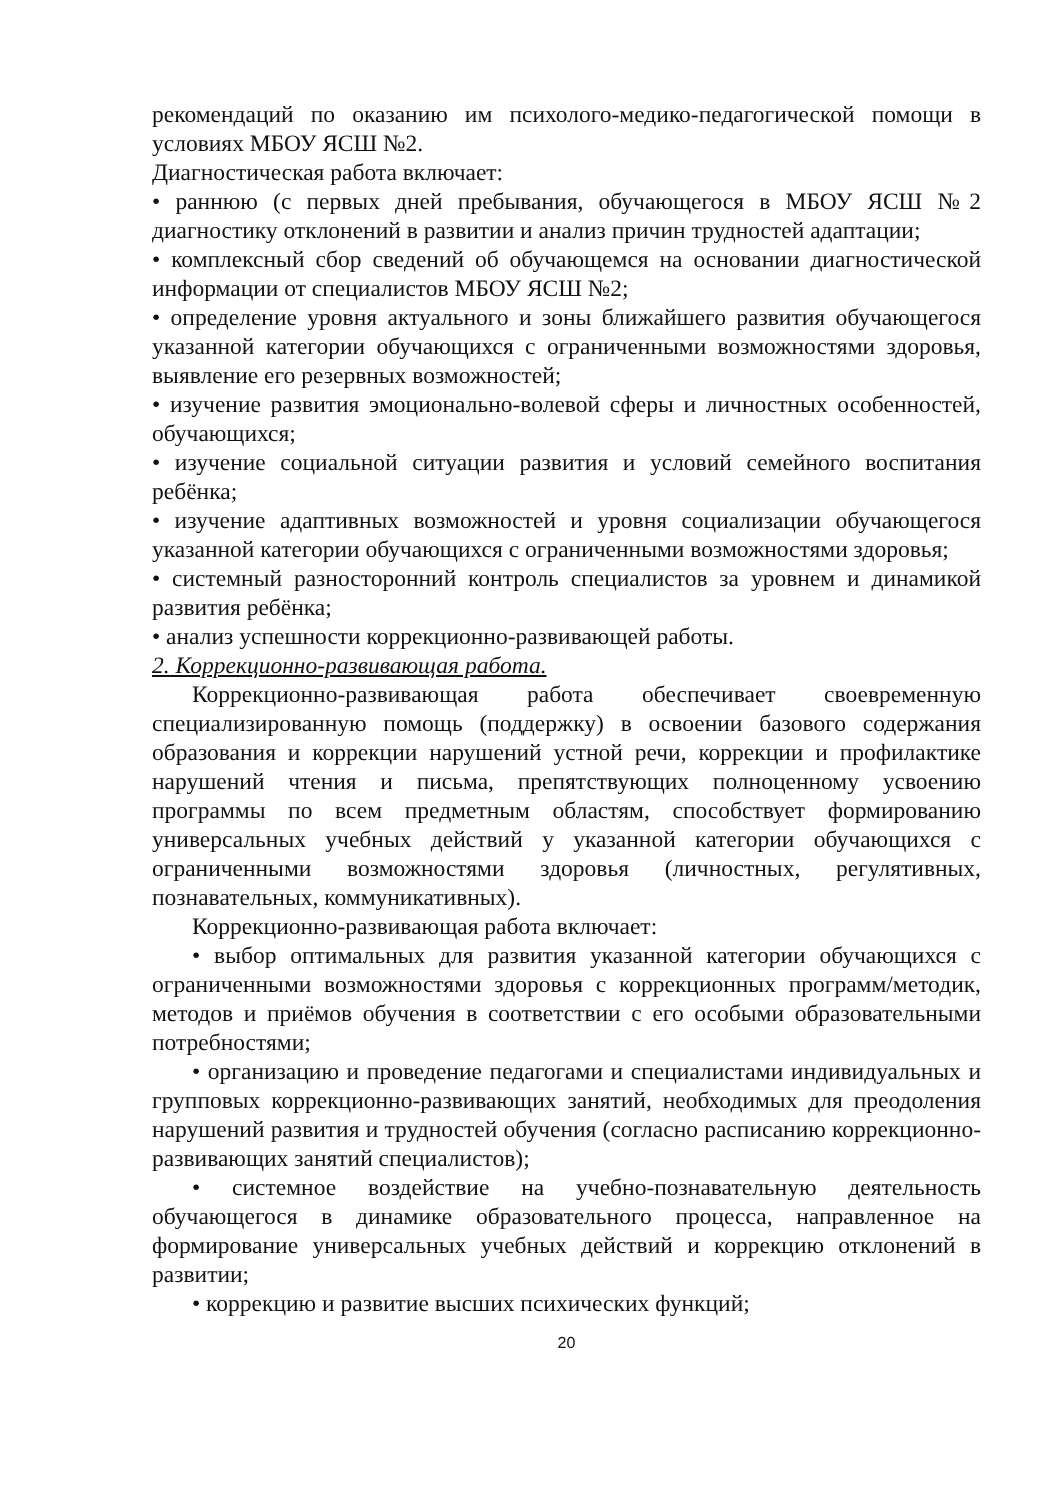рекомендаций по оказанию им психолого-медико-педагогической помощи в условиях МБОУ ЯСШ №2.
Диагностическая работа включает:
• раннюю (с первых дней пребывания, обучающегося в МБОУ ЯСШ №2 диагностику отклонений в развитии и анализ причин трудностей адаптации;
• комплексный сбор сведений об обучающемся на основании диагностической информации от специалистов МБОУ ЯСШ №2;
• определение уровня актуального и зоны ближайшего развития обучающегося указанной категории обучающихся с ограниченными возможностями здоровья, выявление его резервных возможностей;
• изучение развития эмоционально-волевой сферы и личностных особенностей, обучающихся;
• изучение социальной ситуации развития и условий семейного воспитания ребёнка;
• изучение адаптивных возможностей и уровня социализации обучающегося указанной категории обучающихся с ограниченными возможностями здоровья;
• системный разносторонний контроль специалистов за уровнем и динамикой развития ребёнка;
• анализ успешности коррекционно-развивающей работы.
2. Коррекционно-развивающая работа.
Коррекционно-развивающая работа обеспечивает своевременную специализированную помощь (поддержку) в освоении базового содержания образования и коррекции нарушений устной речи, коррекции и профилактике нарушений чтения и письма, препятствующих полноценному усвоению программы по всем предметным областям, способствует формированию универсальных учебных действий у указанной категории обучающихся с ограниченными возможностями здоровья (личностных, регулятивных, познавательных, коммуникативных).
Коррекционно-развивающая работа включает:
• выбор оптимальных для развития указанной категории обучающихся с ограниченными возможностями здоровья с коррекционных программ/методик, методов и приёмов обучения в соответствии с его особыми образовательными потребностями;
• организацию и проведение педагогами и специалистами индивидуальных и групповых коррекционно-развивающих занятий, необходимых для преодоления нарушений развития и трудностей обучения (согласно расписанию коррекционно-развивающих занятий специалистов);
• системное воздействие на учебно-познавательную деятельность обучающегося в динамике образовательного процесса, направленное на формирование универсальных учебных действий и коррекцию отклонений в развитии;
• коррекцию и развитие высших психических функций;
20